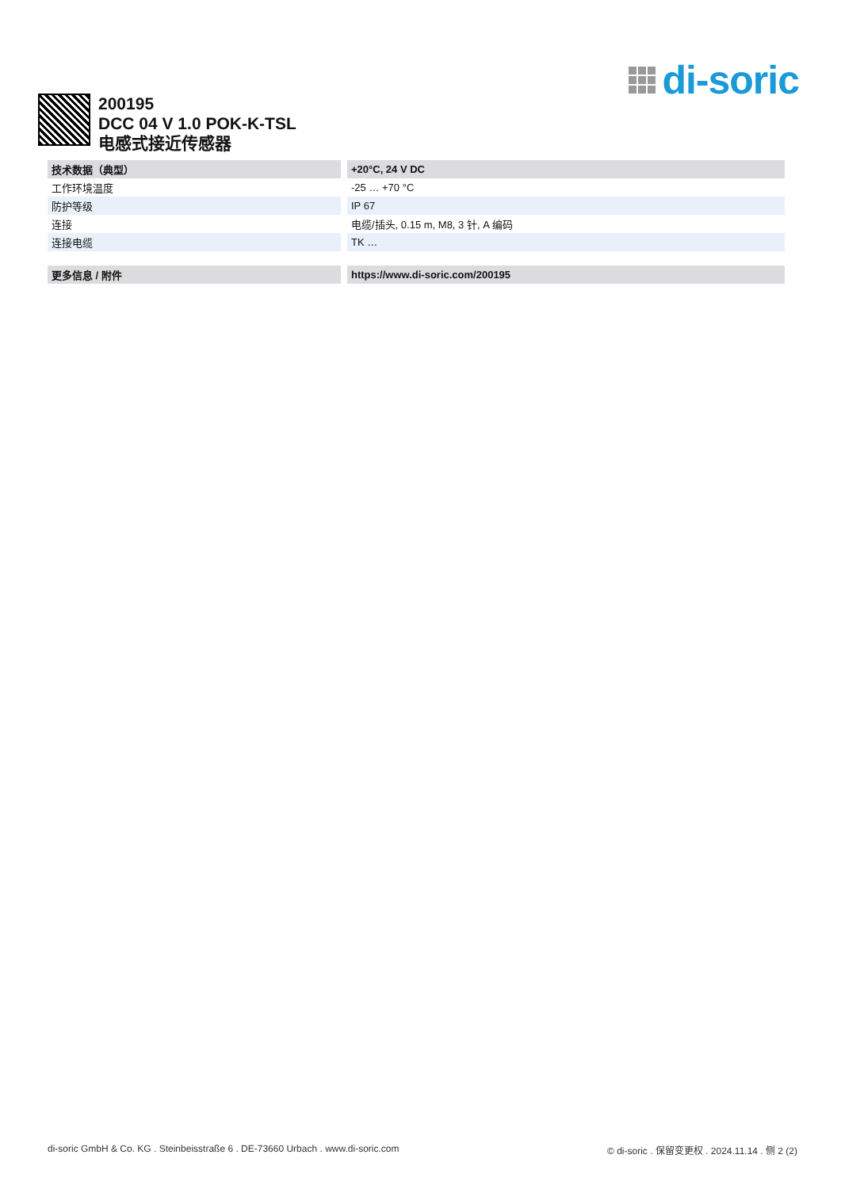di-soric
200195
DCC 04 V 1.0 POK-K-TSL
电感式接近传感器
| 技术数据（典型） | +20°C, 24 V DC |
| --- | --- |
| 工作环境温度 | -25 … +70 °C |
| 防护等级 | IP 67 |
| 连接 | 电缆/插头, 0.15 m, M8, 3 针, A 编码 |
| 连接电缆 | TK … |
| 更多信息 / 附件 | https://www.di-soric.com/200195 |
| --- | --- |
di-soric GmbH & Co. KG . Steinbeisstraße 6 . DE-73660 Urbach . www.di-soric.com © di-soric . 保留变更权 . 2024.11.14 . 侧 2 (2)